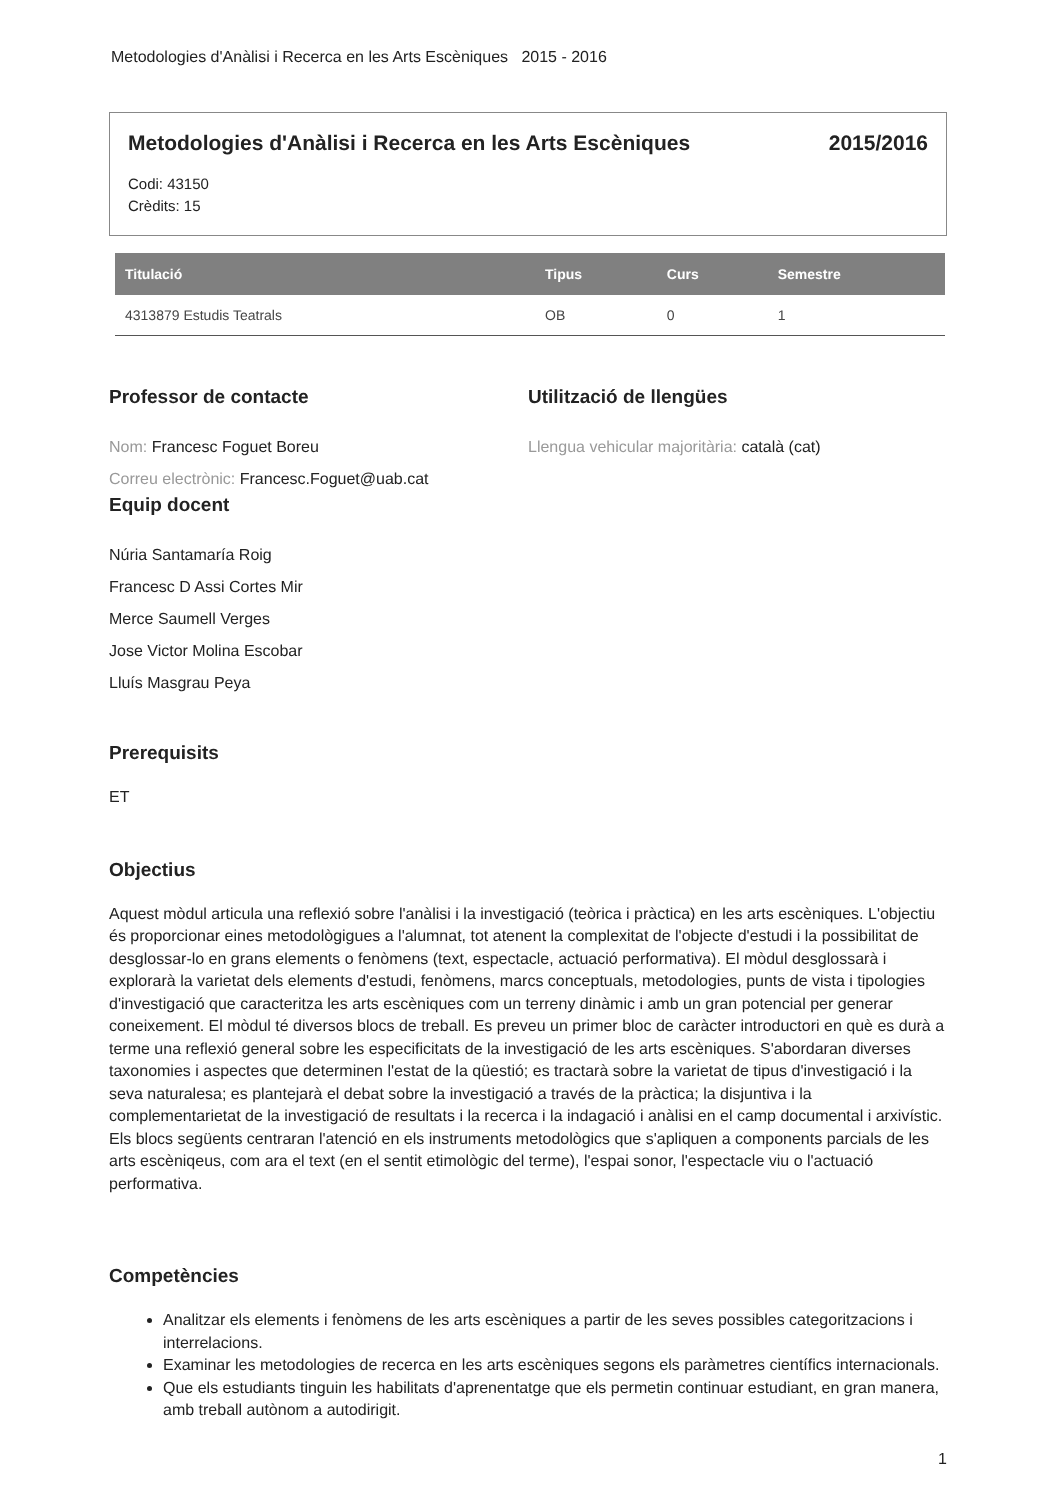Metodologies d'Anàlisi i Recerca en les Arts Escèniques 2015 - 2016
Metodologies d'Anàlisi i Recerca en les Arts Escèniques 2015/2016
Codi: 43150
Crèdits: 15
| Titulació | Tipus | Curs | Semestre |
| --- | --- | --- | --- |
| 4313879 Estudis Teatrals | OB | 0 | 1 |
Professor de contacte
Nom: Francesc Foguet Boreu
Correu electrònic: Francesc.Foguet@uab.cat
Utilització de llengües
Llengua vehicular majoritària: català (cat)
Equip docent
Núria Santamaría Roig
Francesc D Assi Cortes Mir
Merce Saumell Verges
Jose Victor Molina Escobar
Lluís Masgrau Peya
Prerequisits
ET
Objectius
Aquest mòdul articula una reflexió sobre l'anàlisi i la investigació (teòrica i pràctica) en les arts escèniques. L'objectiu és proporcionar eines metodològigues a l'alumnat, tot atenent la complexitat de l'objecte d'estudi i la possibilitat de desglossar-lo en grans elements o fenòmens (text, espectacle, actuació performativa). El mòdul desglossarà i explorarà la varietat dels elements d'estudi, fenòmens, marcs conceptuals, metodologies, punts de vista i tipologies d'investigació que caracteritza les arts escèniques com un terreny dinàmic i amb un gran potencial per generar coneixement. El mòdul té diversos blocs de treball. Es preveu un primer bloc de caràcter introductori en què es durà a terme una reflexió general sobre les especificitats de la investigació de les arts escèniques. S'abordaran diverses taxonomies i aspectes que determinen l'estat de la qüestió; es tractarà sobre la varietat de tipus d'investigació i la seva naturalesa; es plantejarà el debat sobre la investigació a través de la pràctica; la disjuntiva i la complementarietat de la investigació de resultats i la recerca i la indagació i anàlisi en el camp documental i arxivístic. Els blocs següents centraran l'atenció en els instruments metodològics que s'apliquen a components parcials de les arts escèniqeus, com ara el text (en el sentit etimològic del terme), l'espai sonor, l'espectacle viu o l'actuació performativa.
Competències
Analitzar els elements i fenòmens de les arts escèniques a partir de les seves possibles categoritzacions i interrelacions.
Examinar les metodologies de recerca en les arts escèniques segons els paràmetres científics internacionals.
Que els estudiants tinguin les habilitats d'aprenentatge que els permetin continuar estudiant, en gran manera, amb treball autònom a autodirigit.
1